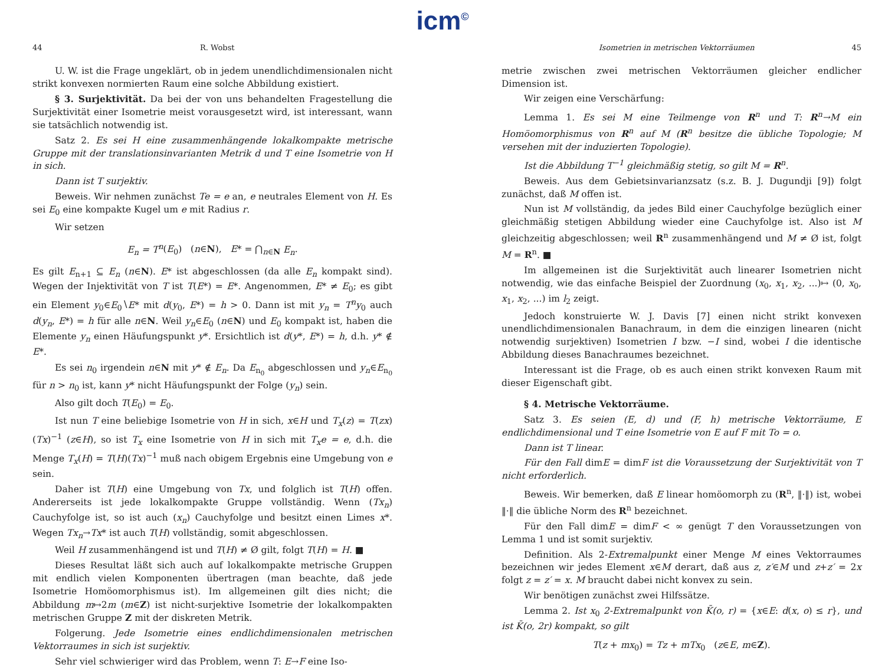icm<sup>©</sup>
44 R. Wobst
U. W. ist die Frage ungeklärt, ob in jedem unendlichdimensionalen nicht strikt konvexen normierten Raum eine solche Abbildung existiert.
§ 3. Surjektivität. Da bei der von uns behandelten Fragestellung die Surjektivität einer Isometrie meist vorausgesetzt wird, ist interessant, wann sie tatsächlich notwendig ist.
Satz 2. Es sei H eine zusammenhängende lokalkompakte metrische Gruppe mit der translationsinvarianten Metrik d und T eine Isometrie von H in sich.
Dann ist T surjektiv.
Beweis. Wir nehmen zunächst Te = e an, e neutrales Element von H. Es sei E<sub>0</sub> eine kompakte Kugel um e mit Radius r.
Wir setzen
E<sub>n</sub> = T<sup>n</sup>(E<sub>0</sub>) (n∈N), E* = ⋂<sub>n∈N</sub> E<sub>n</sub>.
Es gilt E<sub>n+1</sub> ⊆ E<sub>n</sub> (n∈N). E* ist abgeschlossen (da alle E<sub>n</sub> kompakt sind). Wegen der Injektivität von T ist T(E*) = E*. Angenommen, E* ≠ E<sub>0</sub>; es gibt ein Element y<sub>0</sub>∈E<sub>0</sub>∖E* mit d(y<sub>0</sub>, E*) = h > 0. Dann ist mit y<sub>n</sub> = T<sup>n</sup>y<sub>0</sub> auch d(y<sub>n</sub>, E*) = h für alle n∈N. Weil y<sub>n</sub>∈E<sub>0</sub> (n∈N) und E<sub>0</sub> kompakt ist, haben die Elemente y<sub>n</sub> einen Häufungspunkt y*. Ersichtlich ist d(y*, E*) = h, d.h. y* ∉ E*.
Es sei n<sub>0</sub> irgendein n∈N mit y* ∉ E<sub>n</sub>. Da E<sub>n<sub>0</sub></sub> abgeschlossen und y<sub>n</sub>∈E<sub>n<sub>0</sub></sub> für n > n<sub>0</sub> ist, kann y* nicht Häufungspunkt der Folge (y<sub>n</sub>) sein.
Also gilt doch T(E<sub>0</sub>) = E<sub>0</sub>.
Ist nun T eine beliebige Isometrie von H in sich, x∈H und T<sub>x</sub>(z) = T(zx)(Tx)<sup>−1</sup> (z∈H), so ist T<sub>x</sub> eine Isometrie von H in sich mit T<sub>x</sub>e = e, d.h. die Menge T<sub>x</sub>(H) = T(H)(Tx)<sup>−1</sup> muß nach obigem Ergebnis eine Umgebung von e sein.
Daher ist T(H) eine Umgebung von Tx, und folglich ist T(H) offen. Andererseits ist jede lokalkompakte Gruppe vollständig. Wenn (Tx<sub>n</sub>) Cauchyfolge ist, so ist auch (x<sub>n</sub>) Cauchyfolge und besitzt einen Limes x*. Wegen Tx<sub>n</sub>→Tx* ist auch T(H) vollständig, somit abgeschlossen.
Weil H zusammenhängend ist und T(H) ≠ Ø gilt, folgt T(H) = H. ■
Dieses Resultat läßt sich auch auf lokalkompakte metrische Gruppen mit endlich vielen Komponenten übertragen (man beachte, daß jede Isometrie Homöomorphismus ist). Im allgemeinen gilt dies nicht; die Abbildung m↦2m (m∈Z) ist nicht-surjektive Isometrie der lokalkompakten metrischen Gruppe Z mit der diskreten Metrik.
Folgerung. Jede Isometrie eines endlichdimensionalen metrischen Vektorraumes in sich ist surjektiv.
Sehr viel schwieriger wird das Problem, wenn T: E→F eine Iso-
Isometrien in metrischen Vektorräumen 45
metrie zwischen zwei metrischen Vektorräumen gleicher endlicher Dimension ist.
Wir zeigen eine Verschärfung:
Lemma 1. Es sei M eine Teilmenge von R<sup>n</sup> und T: R<sup>n</sup>→M ein Homöomorphismus von R<sup>n</sup> auf M (R<sup>n</sup> besitze die übliche Topologie; M versehen mit der induzierten Topologie).
Ist die Abbildung T<sup>−1</sup> gleichmäßig stetig, so gilt M = R<sup>n</sup>.
Beweis. Aus dem Gebietsinvarianzsatz (s.z. B. J. Dugundji [9]) folgt zunächst, daß M offen ist.
Nun ist M vollständig, da jedes Bild einer Cauchyfolge bezüglich einer gleichmäßig stetigen Abbildung wieder eine Cauchyfolge ist. Also ist M gleichzeitig abgeschlossen; weil R<sup>n</sup> zusammenhängend und M ≠ Ø ist, folgt M = R<sup>n</sup>. ■
Im allgemeinen ist die Surjektivität auch linearer Isometrien nicht notwendig, wie das einfache Beispiel der Zuordnung (x<sub>0</sub>, x<sub>1</sub>, x<sub>2</sub>, ...)↦ (0, x<sub>0</sub>, x<sub>1</sub>, x<sub>2</sub>, ...) im l<sub>2</sub> zeigt.
Jedoch konstruierte W. J. Davis [7] einen nicht strikt konvexen unendlichdimensionalen Banachraum, in dem die einzigen linearen (nicht notwendig surjektiven) Isometrien I bzw. −I sind, wobei I die identische Abbildung dieses Banachraumes bezeichnet.
Interessant ist die Frage, ob es auch einen strikt konvexen Raum mit dieser Eigenschaft gibt.
§ 4. Metrische Vektorräume.
Satz 3. Es seien (E, d) und (F, h) metrische Vektorräume, E endlichdimensional und T eine Isometrie von E auf F mit To = o.
Dann ist T linear.
Für den Fall dimE = dimF ist die Voraussetzung der Surjektivität von T nicht erforderlich.
Beweis. Wir bemerken, daß E linear homöomorph zu (R<sup>n</sup>, ‖·‖) ist, wobei ‖·‖ die übliche Norm des R<sup>n</sup> bezeichnet.
Für den Fall dimE = dimF < ∞ genügt T den Voraussetzungen von Lemma 1 und ist somit surjektiv.
Definition. Als 2-Extremalpunkt einer Menge M eines Vektorraumes bezeichnen wir jedes Element x∈M derart, daß aus z, z′∈M und z+z′ = 2x folgt z = z′ = x. M braucht dabei nicht konvex zu sein.
Wir benötigen zunächst zwei Hilfssätze.
Lemma 2. Ist x<sub>0</sub> 2-Extremalpunkt von K̄(o, r) = {x∈E: d(x, o) ≤ r}, und ist K̄(o, 2r) kompakt, so gilt
T(z + mx<sub>0</sub>) = Tz + mTx<sub>0</sub> (z∈E, m∈Z).